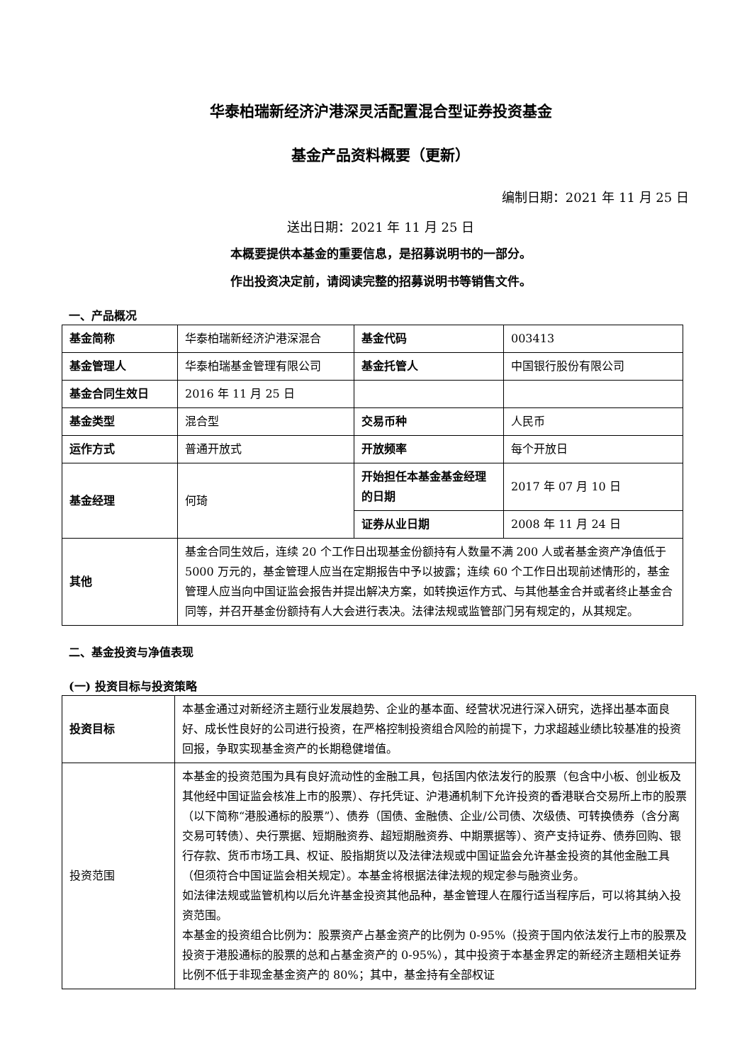华泰柏瑞新经济沪港深灵活配置混合型证券投资基金
基金产品资料概要（更新）
编制日期：2021 年 11 月 25 日
送出日期：2021 年 11 月 25 日
本概要提供本基金的重要信息，是招募说明书的一部分。
作出投资决定前，请阅读完整的招募说明书等销售文件。
一、产品概况
| 基金简称 | 华泰柏瑞新经济沪港深混合 | 基金代码 | 003413 |
| 基金管理人 | 华泰柏瑞基金管理有限公司 | 基金托管人 | 中国银行股份有限公司 |
| 基金合同生效日 | 2016 年 11 月 25 日 | | |
| 基金类型 | 混合型 | 交易币种 | 人民币 |
| 运作方式 | 普通开放式 | 开放频率 | 每个开放日 |
| 基金经理 | 何琦 | 开始担任本基金基金经理的日期 | 2017 年 07 月 10 日 |
| | | 证券从业日期 | 2008 年 11 月 24 日 |
| 其他 | 基金合同生效后，连续 20 个工作日出现基金份额持有人数量不满 200 人或者基金资产净值低于 5000 万元的，基金管理人应当在定期报告中予以披露；连续 60 个工作日出现前述情形的，基金管理人应当向中国证监会报告并提出解决方案，如转换运作方式、与其他基金合并或者终止基金合同等，并召开基金份额持有人大会进行表决。法律法规或监管部门另有规定的，从其规定。 | | |
二、基金投资与净值表现
(一) 投资目标与投资策略
| 投资目标 | 本基金通过对新经济主题行业发展趋势、企业的基本面、经营状况进行深入研究，选择出基本面良好、成长性良好的公司进行投资，在严格控制投资组合风险的前提下，力求超越业绩比较基准的投资回报，争取实现基金资产的长期稳健增值。 |
| 投资范围 | 本基金的投资范围为具有良好流动性的金融工具，包括国内依法发行的股票（包含中小板、创业板及其他经中国证监会核准上市的股票）、存托凭证、沪港通机制下允许投资的香港联合交易所上市的股票（以下简称“港股通标的股票”）、债券（国债、金融债、企业/公司债、次级债、可转换债券（含分离交易可转债）、央行票据、短期融资券、超短期融资券、中期票据等）、资产支持证券、债券回购、银行存款、货币市场工具、权证、股指期货以及法律法规或中国证监会允许基金投资的其他金融工具（但须符合中国证监会相关规定）。本基金将根据法律法规的规定参与融资业务。 如法律法规或监管机构以后允许基金投资其他品种，基金管理人在履行适当程序后，可以将其纳入投资范围。 本基金的投资组合比例为：股票资产占基金资产的比例为 0-95%（投资于国内依法发行上市的股票及投资于港股通标的股票的总和占基金资产的 0-95%），其中投资于本基金界定的新经济主题相关证券比例不低于非现金基金资产的 80%；其中，基金持有全部权证 |